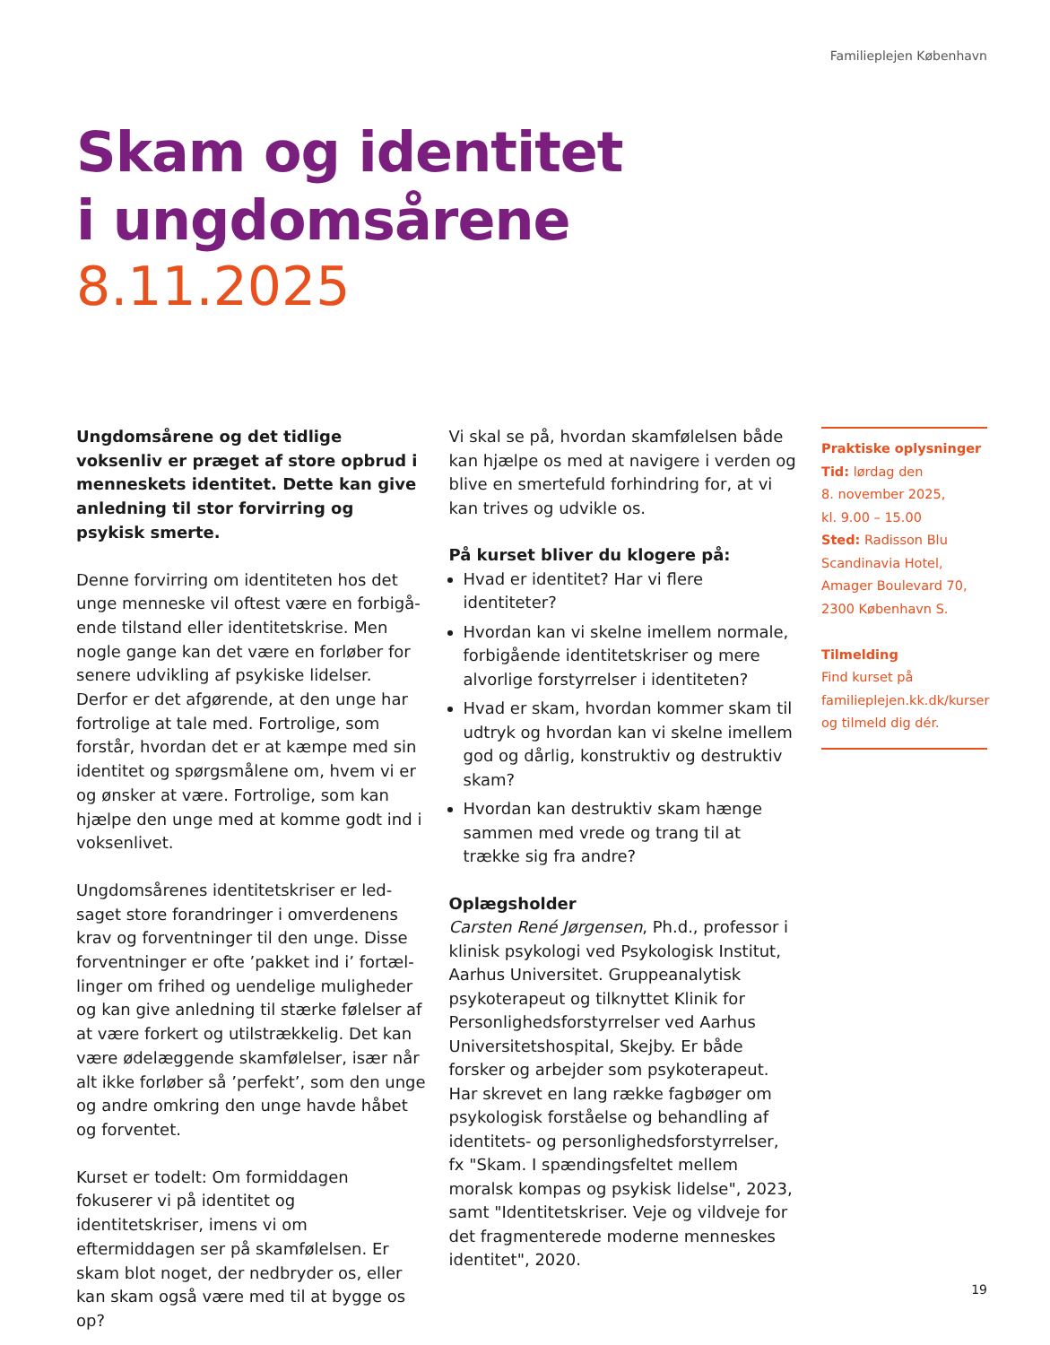Familieplejen København
Skam og identitet
i ungdomsårene
8.11.2025
Ungdomsårene og det tidlige voksenliv er præget af store opbrud i menneskets identitet. Dette kan give anledning til stor forvirring og psykisk smerte.
Denne forvirring om identiteten hos det unge menneske vil oftest være en forbigå­ende tilstand eller identitetskrise. Men nogle gange kan det være en forløber for senere udvikling af psykiske lidelser. Derfor er det afgørende, at den unge har fortrolige at tale med. Fortrolige, som forstår, hvordan det er at kæmpe med sin identitet og spørgs­målene om, hvem vi er og ønsker at være. Fortrolige, som kan hjælpe den unge med at komme godt ind i voksenlivet.
Ungdomsårenes identitetskriser er led­saget store forandringer i omverdenens krav og forventninger til den unge. Disse forventninger er ofte ’pakket ind i’ fortæl­linger om frihed og uendelige muligheder og kan give anledning til stærke følelser af at være forkert og utilstrækkelig. Det kan være ødelæggende skamfølelser, især når alt ikke forløber så ’perfekt’, som den unge og andre omkring den unge havde håbet og forventet.
Kurset er todelt: Om formiddagen fokuserer vi på identitet og identitetskriser, imens vi om eftermiddagen ser på skamfølelsen. Er skam blot noget, der nedbryder os, eller kan skam også være med til at bygge os op?
Vi skal se på, hvordan skamfølelsen både kan hjælpe os med at navigere i verden og blive en smertefuld forhindring for, at vi kan trives og udvikle os.
På kurset bliver du klogere på:
Hvad er identitet? Har vi flere identiteter?
Hvordan kan vi skelne imellem normale, forbigående identitetskriser og mere alvorlige forstyrrelser i identiteten?
Hvad er skam, hvordan kommer skam til udtryk og hvordan kan vi skelne imellem god og dårlig, konstruktiv og destruktiv skam?
Hvordan kan destruktiv skam hænge sammen med vrede og trang til at trække sig fra andre?
Oplægsholder
Carsten René Jørgensen, Ph.d., professor i klinisk psykologi ved Psykologisk Institut, Aarhus Universitet. Gruppeanalytisk psykoterapeut og tilknyttet Klinik for Personlighedsforstyrrelser ved Aarhus Universitetshospital, Skejby. Er både forsker og arbejder som psykoterapeut. Har skrevet en lang række fagbøger om psykologisk forståelse og behandling af identitets- og personlighedsforstyrrelser, fx "Skam. I spændingsfeltet mellem moralsk kompas og psykisk lidelse", 2023, samt "Identitetskriser. Veje og vildveje for det fragmenterede moderne menneskes identitet", 2020.
Praktiske oplysninger
Tid: lørdag den
8. november 2025,
kl. 9.00 – 15.00
Sted: Radisson Blu Scandinavia Hotel, Amager Boulevard 70, 2300 København S.
Tilmelding
Find kurset på familieplejen.kk.dk/kurser og tilmeld dig dér.
19